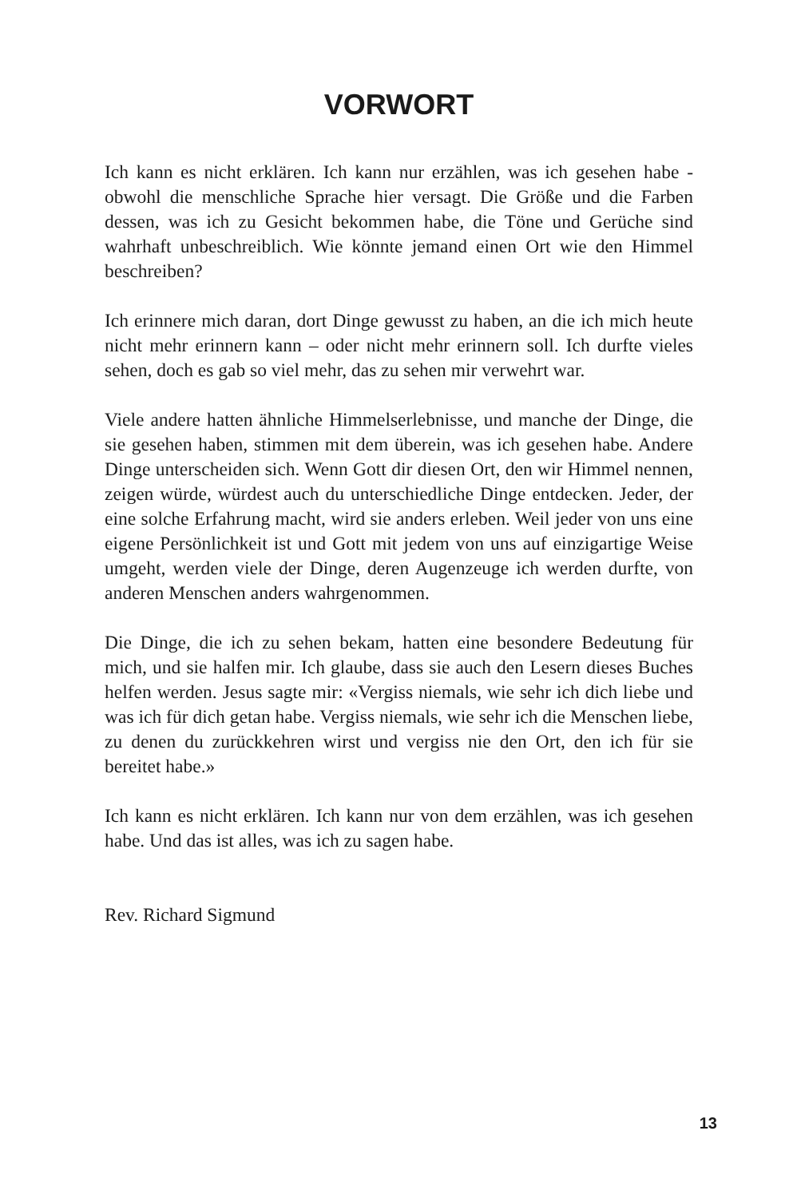VORWORT
Ich kann es nicht erklären. Ich kann nur erzählen, was ich gesehen habe - obwohl die menschliche Sprache hier versagt. Die Größe und die Farben dessen, was ich zu Gesicht bekommen habe, die Töne und Gerüche sind wahrhaft unbeschreiblich. Wie könnte jemand einen Ort wie den Himmel beschreiben?
Ich erinnere mich daran, dort Dinge gewusst zu haben, an die ich mich heute nicht mehr erinnern kann – oder nicht mehr erinnern soll. Ich durfte vieles sehen, doch es gab so viel mehr, das zu sehen mir verwehrt war.
Viele andere hatten ähnliche Himmelserlebnisse, und manche der Dinge, die sie gesehen haben, stimmen mit dem überein, was ich gesehen habe. Andere Dinge unterscheiden sich. Wenn Gott dir diesen Ort, den wir Himmel nennen, zeigen würde, würdest auch du unterschiedliche Dinge entdecken. Jeder, der eine solche Erfahrung macht, wird sie anders erleben. Weil jeder von uns eine eigene Persönlichkeit ist und Gott mit jedem von uns auf einzigartige Weise umgeht, werden viele der Dinge, deren Augenzeuge ich werden durfte, von anderen Menschen anders wahrgenommen.
Die Dinge, die ich zu sehen bekam, hatten eine besondere Bedeutung für mich, und sie halfen mir. Ich glaube, dass sie auch den Lesern dieses Buches helfen werden. Jesus sagte mir: «Vergiss niemals, wie sehr ich dich liebe und was ich für dich getan habe. Vergiss niemals, wie sehr ich die Menschen liebe, zu denen du zurückkehren wirst und vergiss nie den Ort, den ich für sie bereitet habe.»
Ich kann es nicht erklären. Ich kann nur von dem erzählen, was ich gesehen habe. Und das ist alles, was ich zu sagen habe.
Rev. Richard Sigmund
13